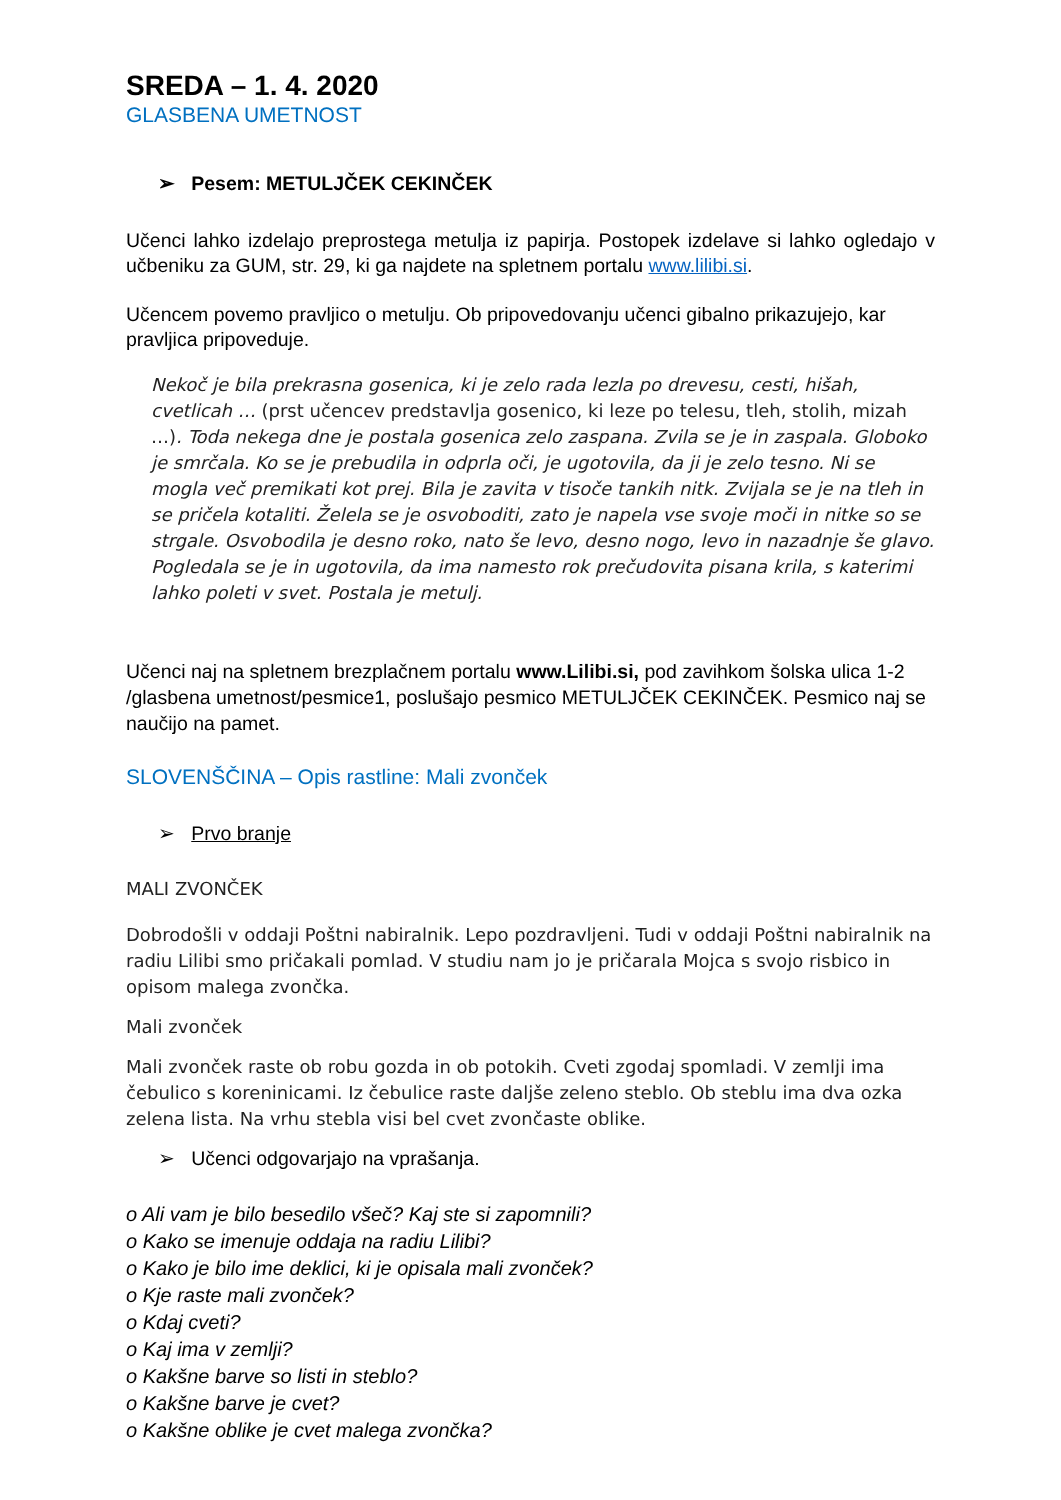SREDA – 1. 4. 2020
GLASBENA UMETNOST
➢ Pesem: METULJČEK CEKINČEK
Učenci lahko izdelajo preprostega metulja iz papirja. Postopek izdelave si lahko ogledajo v učbeniku za GUM, str. 29, ki ga najdete na spletnem portalu www.lilibi.si.
Učencem povemo pravljico o metulju. Ob pripovedovanju učenci gibalno prikazujejo, kar pravljica pripoveduje.
Nekoč je bila prekrasna gosenica, ki je zelo rada lezla po drevesu, cesti, hišah, cvetlicah … (prst učencev predstavlja gosenico, ki leze po telesu, tleh, stolih, mizah …). Toda nekega dne je postala gosenica zelo zaspana. Zvila se je in zaspala. Globoko je smrčala. Ko se je prebudila in odprla oči, je ugotovila, da ji je zelo tesno. Ni se mogla več premikati kot prej. Bila je zavita v tisoče tankih nitk. Zvijala se je na tleh in se pričela kotaliti. Želela se je osvoboditi, zato je napela vse svoje moči in nitke so se strgale. Osvobodila je desno roko, nato še levo, desno nogo, levo in nazadnje še glavo. Pogledala se je in ugotovila, da ima namesto rok prečudovita pisana krila, s katerimi lahko poleti v svet. Postala je metulj.
Učenci naj na spletnem brezplačnem portalu www.Lilibi.si, pod zavihkom šolska ulica 1-2 /glasbena umetnost/pesmice1, poslušajo pesmico METULJČEK CEKINČEK. Pesmico naj se naučijo na pamet.
SLOVENŠČINA – Opis rastline: Mali zvonček
➢ Prvo branje
MALI ZVONČEK
Dobrodošli v oddaji Poštni nabiralnik. Lepo pozdravljeni. Tudi v oddaji Poštni nabiralnik na radiu Lilibi smo pričakali pomlad. V studiu nam jo je pričarala Mojca s svojo risbico in opisom malega zvončka.
Mali zvonček
Mali zvonček raste ob robu gozda in ob potokih. Cveti zgodaj spomladi. V zemlji ima čebulico s koreninicami. Iz čebulice raste daljše zeleno steblo. Ob steblu ima dva ozka zelena lista. Na vrhu stebla visi bel cvet zvončaste oblike.
➢ Učenci odgovarjajo na vprašanja.
o Ali vam je bilo besedilo všeč? Kaj ste si zapomnili?
o Kako se imenuje oddaja na radiu Lilibi?
o Kako je bilo ime deklici, ki je opisala mali zvonček?
o Kje raste mali zvonček?
o Kdaj cveti?
o Kaj ima v zemlji?
o Kakšne barve so listi in steblo?
o Kakšne barve je cvet?
o Kakšne oblike je cvet malega zvončka?